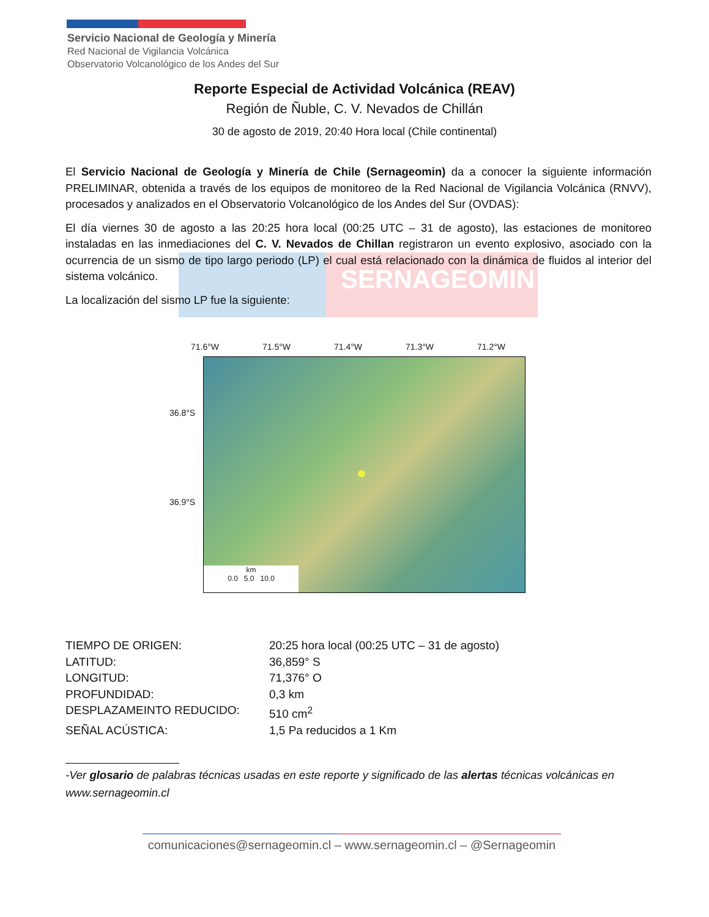Servicio Nacional de Geología y Minería
Red Nacional de Vigilancia Volcánica
Observatorio Volcanológico de los Andes del Sur
Reporte Especial de Actividad Volcánica (REAV)
Región de Ñuble, C. V. Nevados de Chillán
30 de agosto de 2019, 20:40 Hora local (Chile continental)
SERNAGEOMIN
El Servicio Nacional de Geología y Minería de Chile (Sernageomin) da a conocer la siguiente información PRELIMINAR, obtenida a través de los equipos de monitoreo de la Red Nacional de Vigilancia Volcánica (RNVV), procesados y analizados en el Observatorio Volcanológico de los Andes del Sur (OVDAS):
El día viernes 30 de agosto a las 20:25 hora local (00:25 UTC – 31 de agosto), las estaciones de monitoreo instaladas en las inmediaciones del C. V. Nevados de Chillan registraron un evento explosivo, asociado con la ocurrencia de un sismo de tipo largo periodo (LP) el cual está relacionado con la dinámica de fluidos al interior del sistema volcánico.
La localización del sismo LP fue la siguiente:
71.6°W 71.5°W 71.4°W 71.3°W 71.2°W
36.8°S
36.9°S
km
0.0 5.0 10.0
TIEMPO DE ORIGEN: 20:25 hora local (00:25 UTC – 31 de agosto)
LATITUD: 36,859° S
LONGITUD: 71,376° O
PROFUNDIDAD: 0,3 km
DESPLAZAMEINTO REDUCIDO: 510 cm<sup>2</sup>
SEÑAL ACÚSTICA: 1,5 Pa reducidos a 1 Km
-Ver glosario de palabras técnicas usadas en este reporte y significado de las alertas técnicas volcánicas en www.sernageomin.cl
comunicaciones@sernageomin.cl – www.sernageomin.cl – @Sernageomin